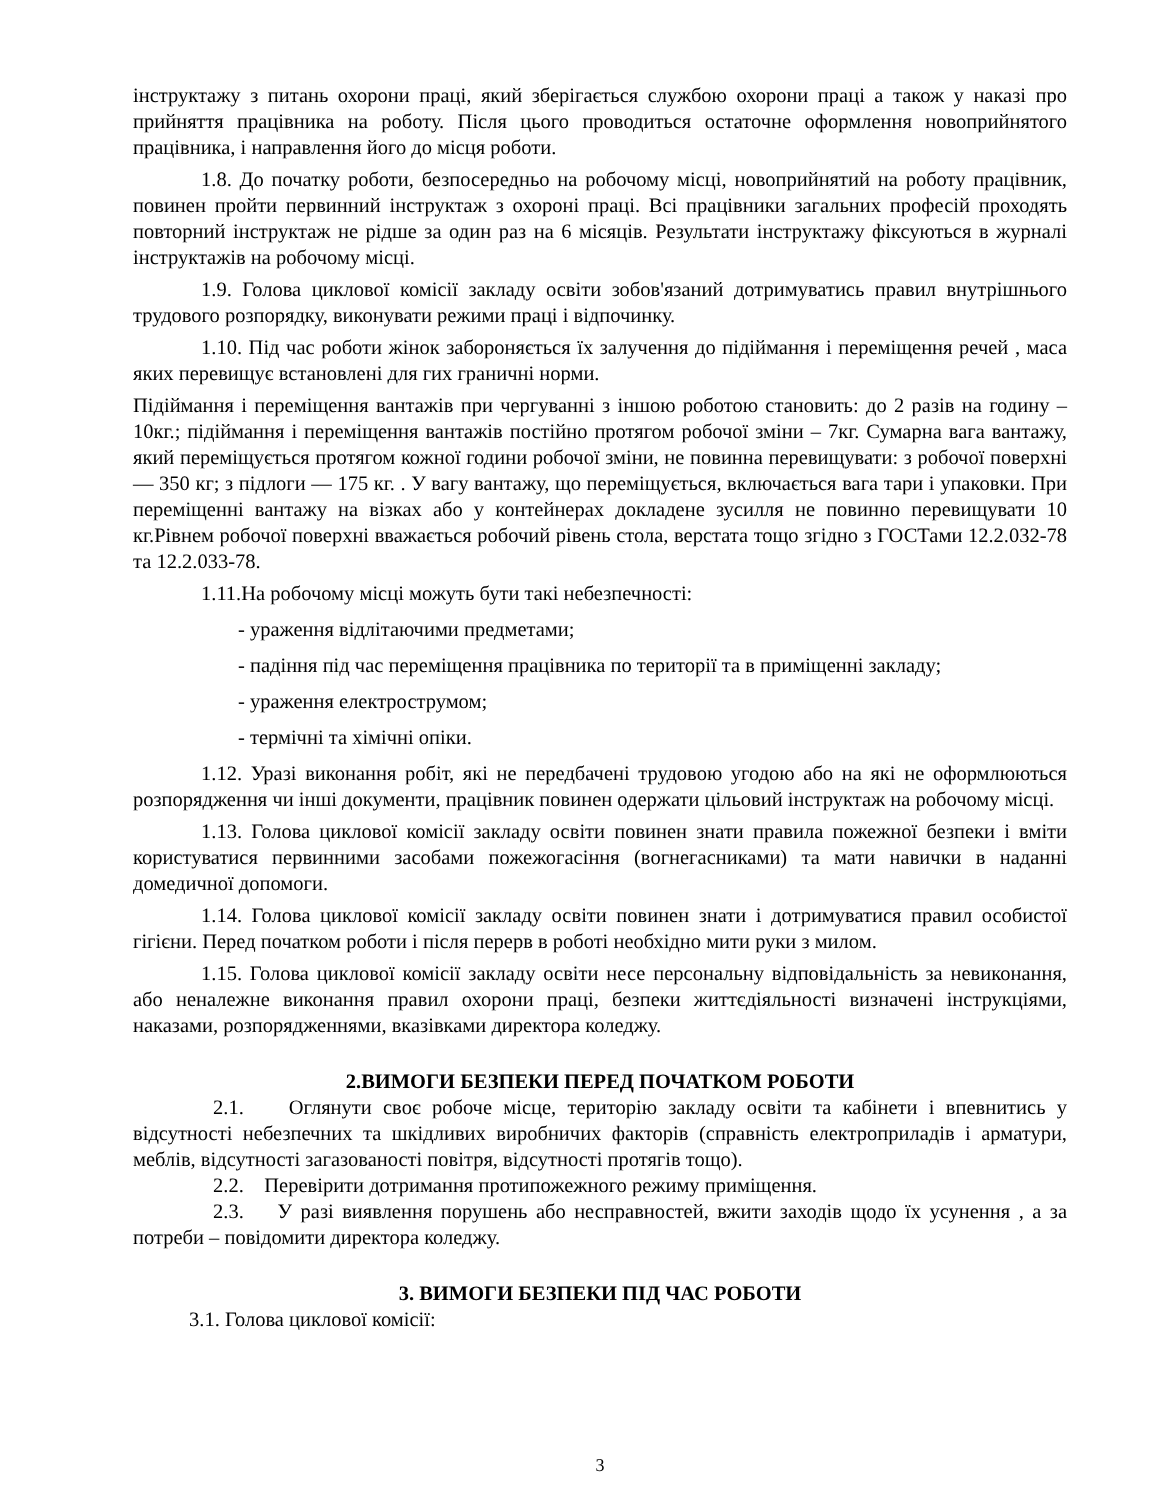інструктажу з питань охорони праці, який зберігається службою охорони праці а також у наказі про прийняття працівника на роботу. Після цього проводиться остаточне оформлення новоприйнятого працівника, і направлення його до місця роботи.
1.8. До початку роботи, безпосередньо на робочому місці, новоприйнятий на роботу працівник, повинен пройти первинний інструктаж з охороні праці. Всі працівники загальних професій проходять повторний інструктаж не рідше за один раз на 6 місяців. Результати інструктажу фіксуються в журналі інструктажів на робочому місці.
1.9. Голова циклової комісії закладу освіти зобов'язаний дотримуватись правил внутрішнього трудового розпорядку, виконувати режими праці і відпочинку.
1.10. Під час роботи жінок забороняється їх залучення до підіймання і переміщення речей , маса яких перевищує встановлені для гих граничні норми.
Підіймання і переміщення вантажів при чергуванні з іншою роботою становить: до 2 разів на годину – 10кг.; підіймання і переміщення вантажів постійно протягом робочої зміни – 7кг. Сумарна вага вантажу, який переміщується протягом кожної години робочої зміни, не повинна перевищувати: з робочої поверхні — 350 кг; з підлоги — 175 кг. . У вагу вантажу, що переміщується, включається вага тари і упаковки. При переміщенні вантажу на візках або у контейнерах докладене зусилля не повинно перевищувати 10 кг.Рівнем робочої поверхні вважається робочий рівень стола, верстата тощо згідно з ГОСТами 12.2.032-78 та 12.2.033-78.
1.11.На робочому місці можуть бути такі небезпечності:
- ураження відлітаючими предметами;
- падіння під час переміщення працівника по території та в приміщенні закладу;
- ураження електрострумом;
- термічні та хімічні опіки.
1.12. Уразі виконання робіт, які не передбачені трудовою угодою або на які не оформлюються розпорядження чи інші документи, працівник повинен одержати цільовий інструктаж на робочому місці.
1.13. Голова циклової комісії закладу освіти повинен знати правила пожежної безпеки і вміти користуватися первинними засобами пожежогасіння (вогнегасниками) та мати навички в наданні домедичної допомоги.
1.14. Голова циклової комісії закладу освіти повинен знати і дотримуватися правил особистої гігієни. Перед початком роботи і після перерв в роботі необхідно мити руки з милом.
1.15. Голова циклової комісії закладу освіти несе персональну відповідальність за невиконання, або неналежне виконання правил охорони праці, безпеки життєдіяльності визначені інструкціями, наказами, розпорядженнями, вказівками директора коледжу.
2.ВИМОГИ БЕЗПЕКИ ПЕРЕД ПОЧАТКОМ РОБОТИ
2.1. Оглянути своє робоче місце, територію закладу освіти та кабінети і впевнитись у відсутності небезпечних та шкідливих виробничих факторів (справність електроприладів і арматури, меблів, відсутності загазованості повітря, відсутності протягів тощо).
2.2. Перевірити дотримання протипожежного режиму приміщення.
2.3. У разі виявлення порушень або несправностей, вжити заходів щодо їх усунення , а за потреби – повідомити директора коледжу.
3. ВИМОГИ БЕЗПЕКИ ПІД ЧАС РОБОТИ
3.1. Голова циклової комісії:
3